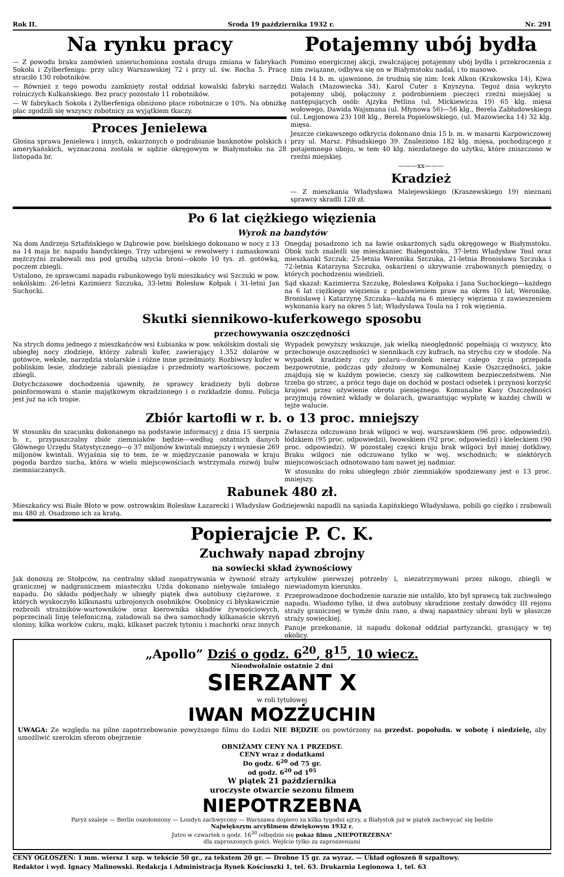Rok II. Sroda 19 października 1932 r. Nr. 291
Na rynku pracy
— Z powodu braku zamówień unieruchomiona została druga zmiana w fabrykach Sokoła i Zylberfeniga: przy ulicy Warszawskiej 72 i przy ul. św. Rocha 5. Pracę straciło 130 robotników.
— Również z tego powodu zamknięty został oddział kowalski fabryki narzędzi rolniczych Kulkańskiego. Bez pracy pozostało 11 robotników.
— W fabrykach Sokoła i Zylberfeniga obniżono płace robotnicze o 10%. Na obniżkę płac zgodzili się wszyscy robotnicy za wyjątkiem tkaczy.
Proces Jenielewa
Głośna sprawa Jenielewa i innych, oskarżonych o podrabianie banknotów polskich i amerykańskich, wyznaczona została w sądzie okręgowym w Białymstoku na 28 listopada br.
Potajemny ubój bydła
Pomimo energicznej akcji, zwalczającej potajemny ubój bydła i przekroczenia z nim związane, odbywa się on w Białymstoku nadal, i to masowo.
Dnia 14 b. m. ujawniono, że trudnią się nim: Icek Alkon (Krakowska 14), Kiwa Wałach (Mazowiecka 34), Karol Cuter z Knyszyna. Tegoż dnia wykryto potajemny ubój, połączony z podrobieniem pieczęci rzeźni miejskiej u następujących osób: Ajzyka Petlina (ul. Mickiewicza 19) 65 klg. mięsa wołowego, Dawida Wajsmana (ul. Młynowa 56)—56 klg., Berela Zabłudowskiego (ul. Legjonowa 23) 108 klg., Berela Popielowskiego, (ul. Mazowiecka 14) 32 klg. mięsa.
Jeszcze ciekawszego odkrycia dokonano dnia 15 b. m. w masarni Karpowiczowej przy ul. Marsz. Piłsudskiego 39. Znaleziono 182 klg. mięsa, pochodzącego z potajemnego uboju, w tem 40 klg. niezdatnego do użytku, które zniszczono w rzeźni miejskiej.
———xx———
Kradzież
— Z mieszkania Władysława Malejewskiego (Kraszewskiego 19) nieznani sprawcy skradli 120 zł.
Po 6 lat ciężkiego więzienia
Wyrok na bandytów
Na dom Andrzeja Sztafińskiego w Dąbrowie pow. bielskiego dokonano w nocy z 13 na 14 maja br. napadu bandyckiego. Trzy uzbrojeni w rewolwery i zamaskowani mężczyźni zrabowali mu pod groźbą użycia broni—około 10 tys. zł. gotówką, poczem zbiegli.
Ustalono, że sprawcami napadu rabunkowego byli mieszkańcy wsi Szczuki w pow. sokólskim: 26-letni Kazimierz Szczuka, 33-letni Bolesław Kołpak i 31-letni Jan Suchocki.
Onegdaj posadzono ich na ławie oskarżonych sądu okręgowego w Białymstoku. Obok nich znaleźli się mieszkaniec Białegostoku, 37-letni Władysław Toul oraz mieszkanki Szczuk: 25-letnia Weronika Szczuka, 21-letnia Bronisława Szczuka i 72-letnia Katarzyna Szczuka, oskarżeni o ukrywanie zrabowanych pieniędzy, o których pochodzeniu wiedzieli.
Sąd skazał: Kazimierza Szczukę, Bolesława Kołpaka i Jana Suchockiego—każdego na 6 lat ciężkiego więzienia z pozbawieniem praw na okres 10 lat; Weronikę, Bronisławę i Katarzynę Szczuka—każdą na 6 miesięcy więzienia z zawieszeniem wykonania kary na okres 5 lat; Władysława Toula na 1 rok więzienia.
Skutki siennikowo-kuferkowego sposobu
przechowywania oszczędności
Na strych domu jednego z mieszkańców wsi Łubianka w pow. sokólskim dostali się ubiegłej nocy złodzieje, którzy zabrali kufer, zawierający 1.352 dolarów w gotówce, weksle, narzędzia stolarskie i różne inne przedmioty. Rozbiwszy kufer w pobliskim lesie, złodzieje zabrali pieniądze i przedmioty wartościowe, poczem zbiegli.
Dotychczasowe dochodzenia ujawniły, że sprawcy kradzieży byli dobrze poinformowani o stanie majątkowym okradzionego i o rozkładzie domu. Policja jest już na ich tropie.
Wypadek powyższy wskazuje, jak wielką nieoględność popełniają ci wszyscy, kto przechowuje oszczędności w siennikach czy kufrach, na strychu czy w stodole. Na wypadek kradzieży czy pożaru—dorobek nieraz całego życia przepada bezpowrotnie, podczas gdy złożony w Komunalnej Kasie Oszczędności, jakie znajdują się w każdym powiecie, cieszy się całkowitem bezpieczeństwem. Nie trzeba go strzec, a prócz tego daje on dochód w postaci odsetek i przynosi korzyść krajowi przez ożywienie obrotu pieniężnego. Komunalne Kasy Oszczędności przyjmują również wkłady w dolarach, gwarantując wypłatę w każdej chwili w tejże walucie.
Zbiór kartofli w r. b. o 13 proc. mniejszy
W stosunku do szacunku dokonanego na podstawie informacyj z dnia 15 sierpnia b. r., przypuszczalny zbiór ziemniaków będzie—według ostatnich danych Głównego Urzędu Statystycznego—o 37 miljonów kwintali mniejszy i wyniesie 269 miljonów kwintali. Wyjaśnia się to tem, że w międzyczasie panowała w kraju pogoda bardzo sucha, która w wielu miejscowościach wstrzymała rozwój bulw ziemniaczanych.
Zwłaszcza odczuwano brak wilgoci w woj. warszawskiem (96 proc. odpowiedzi), łódzkiem (95 proc. odpowiedzi), lwowskiem (92 proc. odpowiedzi) i kieleckiem (90 proc. odpowiedzi). W pozostałej części kraju brak wilgoci był mniej dotkliwy. Braku wilgoci nie odczuwano tylko w woj. wschodnich; w niektórych miejscowościach odnotowano tam nawet jej nadmiar.
W stosunku do roku ubiegłego zbiór ziemniaków spodziewany jest o 13 proc. mniejszy.
Rabunek 480 zł.
Mieszkańcy wsi Białe Błoto w pow. ostrowskim Bolesław Łazarecki i Władysław Godziejewski napadli na sąsiada Łapińskiego Władysława, pobili go ciężko i zrabowali mu 480 zł. Osadzono ich za kratą.
Popierajcie P. C. K.
Zuchwały napad zbrojny
na sowiecki skład żywnościowy
Jak donoszą ze Stołpców, na centralny skład zaopatrywania w żywność straży granicznej w nadgranicznem miasteczku Uzda dokonano niebywale śmiałego napadu. Do składu podjechały w ubiegły piątek dwa autobusy ciężarowe, z których wyskoczyło kilkunastu uzbrojonych osobników. Osobnicy ci błyskawicznie rozbroili strażników-wartowników oraz kierownika składów żywnościowych, poprzecinali linję telefoniczną, załadowali na dwa samochody kilkanaście skrzyń sloniny, kilka worków cukru, mąki, kilkaset paczek tytoniu i machorki oraz innych artykułów pierwszej potrzeby i, niezatrzymywani przez nikogo, zbiegli w niewiadomym kierunku.
Przeprowadzone dochodzenie narazie nie ustaliło, kto był sprawcą tak zuchwałego napadu. Wiadomo tylko, iż dwa autobusy skradzione zostały dowódcy III rejonu straży granicznej w tymże dniu rano, a dwaj napastnicy ubrani byli w płaszcze straży sowieckiej.
Panuje przekonanie, iż napadu dokonał oddział partyzancki, grasujący w tej okolicy.
„Apollo” Dziś o godz. 6<sup>20</sup>, 8<sup>15</sup>, 10 wiecz.
Nieodwołalnie ostatnie 2 dni
SIERZANT X
w roli tytułowej
IWAN MOZŻUCHIN
UWAGA: Ze względu na pilne zapotrzebowanie powyższego filmu do Łodzi NIE BĘDZIE on powtórzony na przedst. popołudn. w sobotę i niedzielę, aby umożliwić szerokim sferom obejrzenie
OBNIŻAMY CENY NA 1 PRZEDST.
CENY wraz z dodatkami
Do godz. 6<sup>20</sup> od 75 gr.
od godz. 6<sup>20</sup> od 1<sup>05</sup>
W piątek 21 października
uroczyste otwarcie sezonu filmem
NIEPOTRZEBNA
Paryż szaleje — Berlin oszołomiony — Londyn zachwycony — Warszawa dopiero za kilka tygodni ujrzy, a Białystok już w piątek zachwycać się będzie
Największym arcyfilmem dźwiękowym 1932 r.
Jutro w czwartek o godz. 16<sup>30</sup> odbędzie się pokaz filmu „NIEPOTRZEBNA”
dla zaproszonych gości. Wejście tylko za zaproszeniami
CENY OGŁOSZEŃ: 1 mm. wiersz 1 szp. w tekście 50 gr., za tekstem 20 gr. — Drobne 15 gr. za wyraz. — Układ ogłoszeń 8 szpaltowy.
Redaktor i wyd. Ignacy Malinowski. Redakcja i Administracja Rynek Kościuszki 1, tel. 63. Drukarnia Legionowa 1, tel. 63